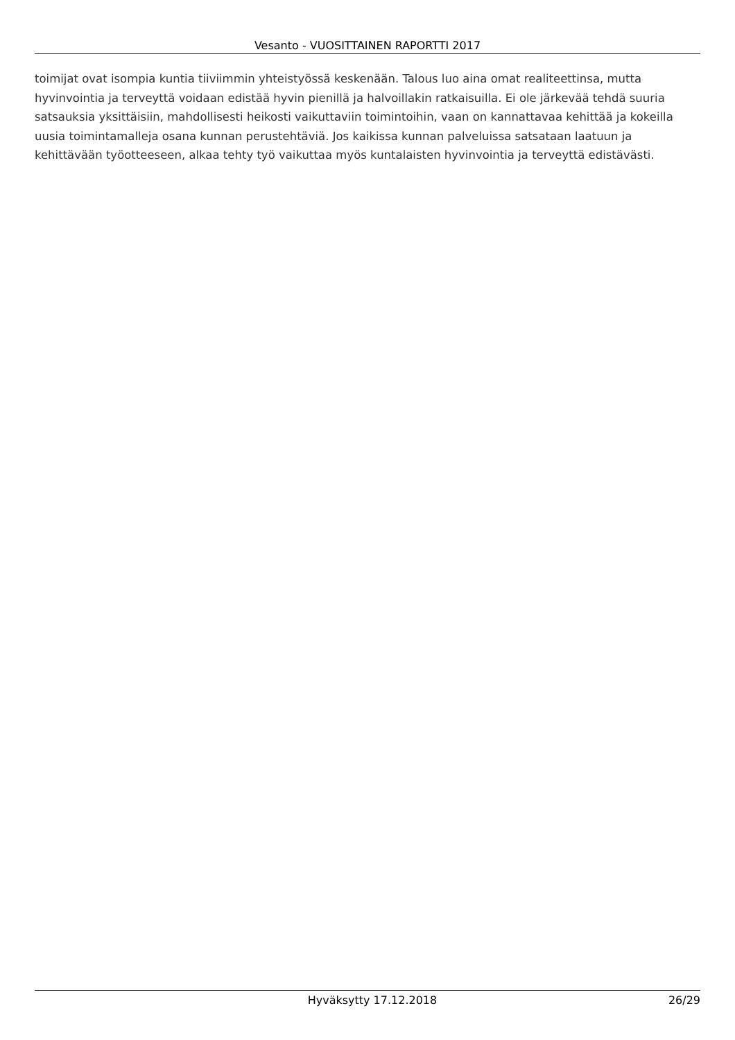Vesanto - VUOSITTAINEN RAPORTTI 2017
toimijat ovat isompia kuntia tiiviimmin yhteistyössä keskenään. Talous luo aina omat realiteettinsa, mutta hyvinvointia ja terveyttä voidaan edistää hyvin pienillä ja halvoillakin ratkaisuilla. Ei ole järkevää tehdä suuria satsauksia yksittäisiin, mahdollisesti heikosti vaikuttaviin toimintoihin, vaan on kannattavaa kehittää ja kokeilla uusia toimintamalleja osana kunnan perustehtäviä. Jos kaikissa kunnan palveluissa satsataan laatuun ja kehittävään työotteeseen, alkaa tehty työ vaikuttaa myös kuntalaisten hyvinvointia ja terveyttä edistävästi.
Hyväksytty 17.12.2018 26/29